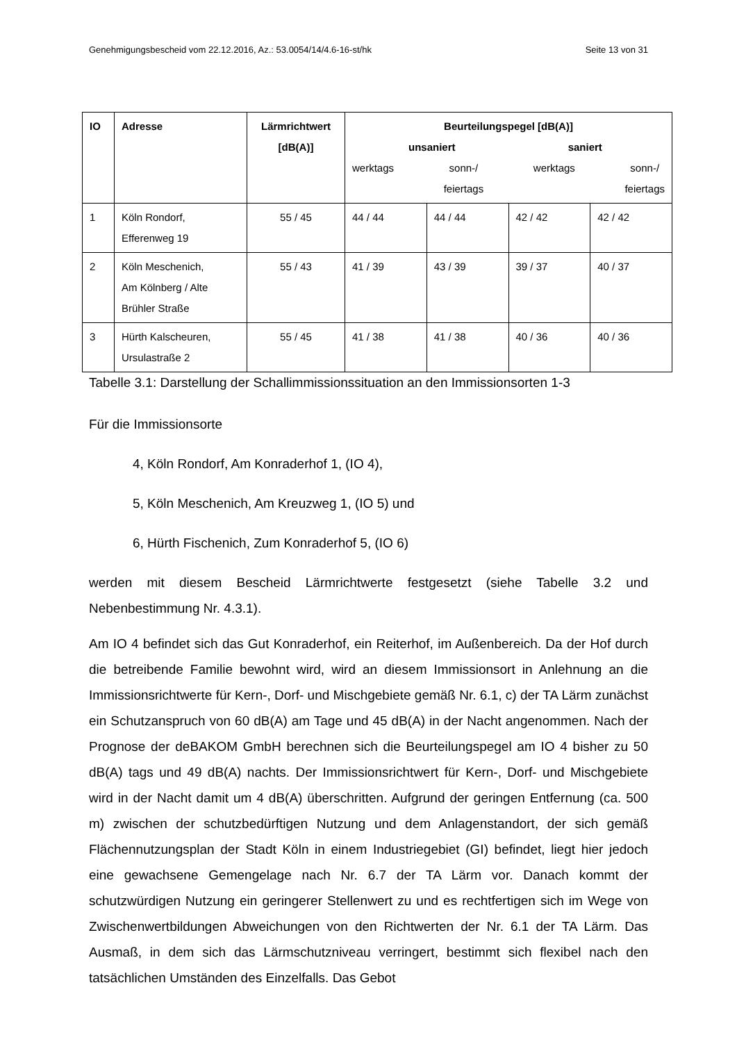Genehmigungsbescheid vom 22.12.2016, Az.: 53.0054/14/4.6-16-st/hk Seite 13 von 31
| IO | Adresse | Lärmrichtwert [dB(A)] | Beurteilungspegel [dB(A)] unsaniert saniert werktags sonn-/ feiertags werktags sonn-/ feiertags | | | |
| --- | --- | --- | --- | --- | --- | --- |
| 1 | Köln Rondorf, Efferenweg 19 | 55 / 45 | 44 / 44 | 44 / 44 | 42 / 42 | 42 / 42 |
| 2 | Köln Meschenich, Am Kölnberg / Alte Brühler Straße | 55 / 43 | 41 / 39 | 43 / 39 | 39 / 37 | 40 / 37 |
| 3 | Hürth Kalscheuren, Ursulastraße 2 | 55 / 45 | 41 / 38 | 41 / 38 | 40 / 36 | 40 / 36 |
Tabelle 3.1: Darstellung der Schallimmissionssituation an den Immissionsorten 1-3
Für die Immissionsorte
4, Köln Rondorf, Am Konraderhof 1, (IO 4),
5, Köln Meschenich, Am Kreuzweg 1, (IO 5) und
6, Hürth Fischenich, Zum Konraderhof 5, (IO 6)
werden mit diesem Bescheid Lärmrichtwerte festgesetzt (siehe Tabelle 3.2 und Nebenbestimmung Nr. 4.3.1).
Am IO 4 befindet sich das Gut Konraderhof, ein Reiterhof, im Außenbereich. Da der Hof durch die betreibende Familie bewohnt wird, wird an diesem Immissionsort in Anlehnung an die Immissionsrichtwerte für Kern-, Dorf- und Mischgebiete gemäß Nr. 6.1, c) der TA Lärm zunächst ein Schutzanspruch von 60 dB(A) am Tage und 45 dB(A) in der Nacht angenommen. Nach der Prognose der deBAKOM GmbH berechnen sich die Beurteilungspegel am IO 4 bisher zu 50 dB(A) tags und 49 dB(A) nachts. Der Immissionsrichtwert für Kern-, Dorf- und Mischgebiete wird in der Nacht damit um 4 dB(A) überschritten. Aufgrund der geringen Entfernung (ca. 500 m) zwischen der schutzbedürftigen Nutzung und dem Anlagenstandort, der sich gemäß Flächennutzungsplan der Stadt Köln in einem Industriegebiet (GI) befindet, liegt hier jedoch eine gewachsene Gemengelage nach Nr. 6.7 der TA Lärm vor. Danach kommt der schutzwürdigen Nutzung ein geringerer Stellenwert zu und es rechtfertigen sich im Wege von Zwischenwertbildungen Abweichungen von den Richtwerten der Nr. 6.1 der TA Lärm. Das Ausmaß, in dem sich das Lärmschutzniveau verringert, bestimmt sich flexibel nach den tatsächlichen Umständen des Einzelfalls. Das Gebot